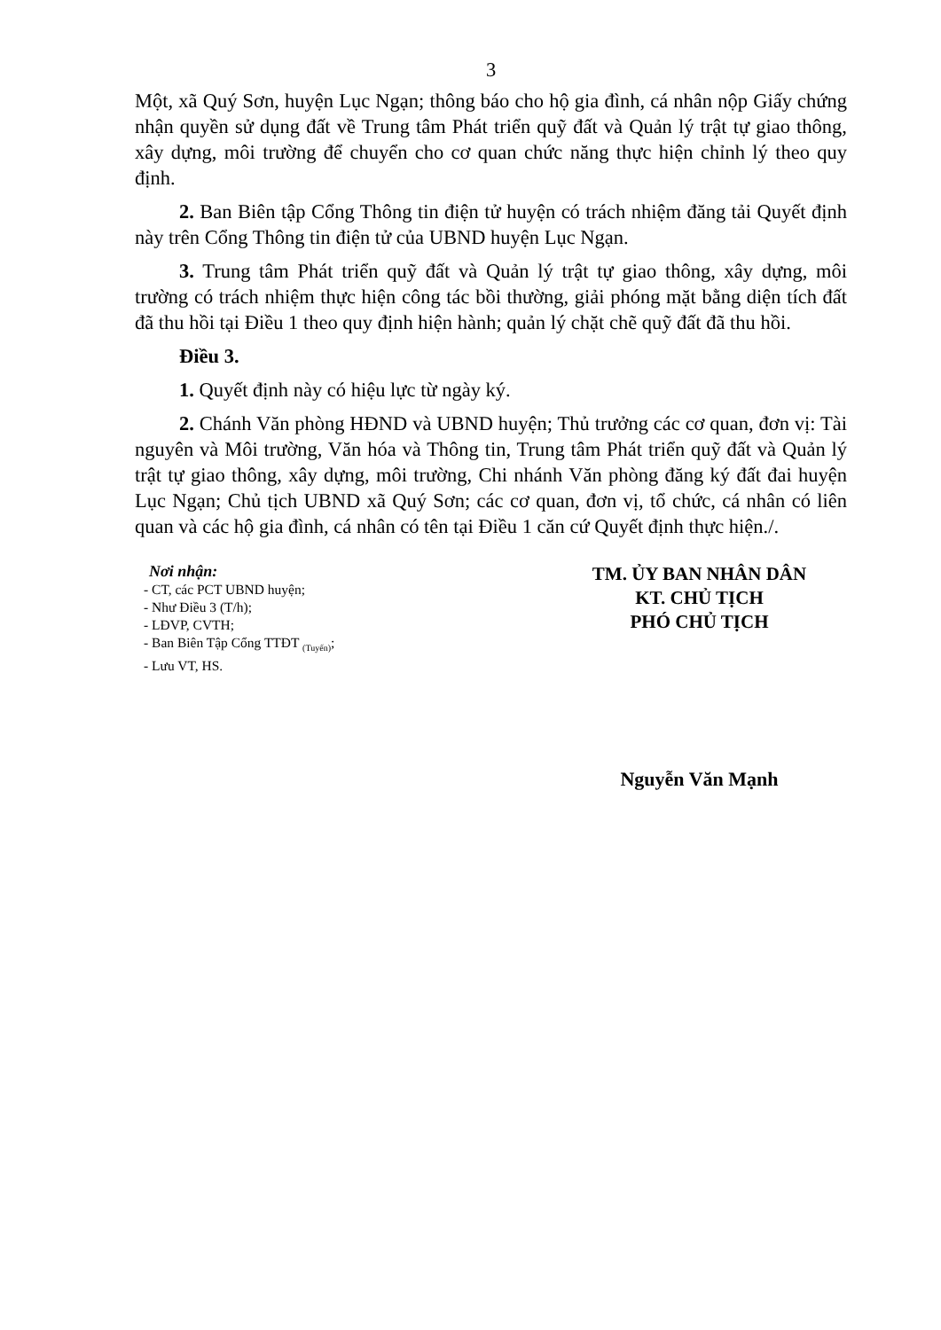3
Một, xã Quý Sơn, huyện Lục Ngạn; thông báo cho hộ gia đình, cá nhân nộp Giấy chứng nhận quyền sử dụng đất về Trung tâm Phát triển quỹ đất và Quản lý trật tự giao thông, xây dựng, môi trường để chuyển cho cơ quan chức năng thực hiện chỉnh lý theo quy định.
2. Ban Biên tập Cổng Thông tin điện tử huyện có trách nhiệm đăng tải Quyết định này trên Cổng Thông tin điện tử của UBND huyện Lục Ngạn.
3. Trung tâm Phát triển quỹ đất và Quản lý trật tự giao thông, xây dựng, môi trường có trách nhiệm thực hiện công tác bồi thường, giải phóng mặt bằng diện tích đất đã thu hồi tại Điều 1 theo quy định hiện hành; quản lý chặt chẽ quỹ đất đã thu hồi.
Điều 3.
1. Quyết định này có hiệu lực từ ngày ký.
2. Chánh Văn phòng HĐND và UBND huyện; Thủ trưởng các cơ quan, đơn vị: Tài nguyên và Môi trường, Văn hóa và Thông tin, Trung tâm Phát triển quỹ đất và Quản lý trật tự giao thông, xây dựng, môi trường, Chi nhánh Văn phòng đăng ký đất đai huyện Lục Ngạn; Chủ tịch UBND xã Quý Sơn; các cơ quan, đơn vị, tổ chức, cá nhân có liên quan và các hộ gia đình, cá nhân có tên tại Điều 1 căn cứ Quyết định thực hiện./.
Nơi nhận:
- CT, các PCT UBND huyện;
- Như Điều 3 (T/h);
- LĐVP, CVTH;
- Ban Biên Tập Cổng TTĐT <sub>(Tuyến)</sub>;
- Lưu VT, HS.
TM. ỦY BAN NHÂN DÂN
KT. CHỦ TỊCH
PHÓ CHỦ TỊCH
Nguyễn Văn Mạnh